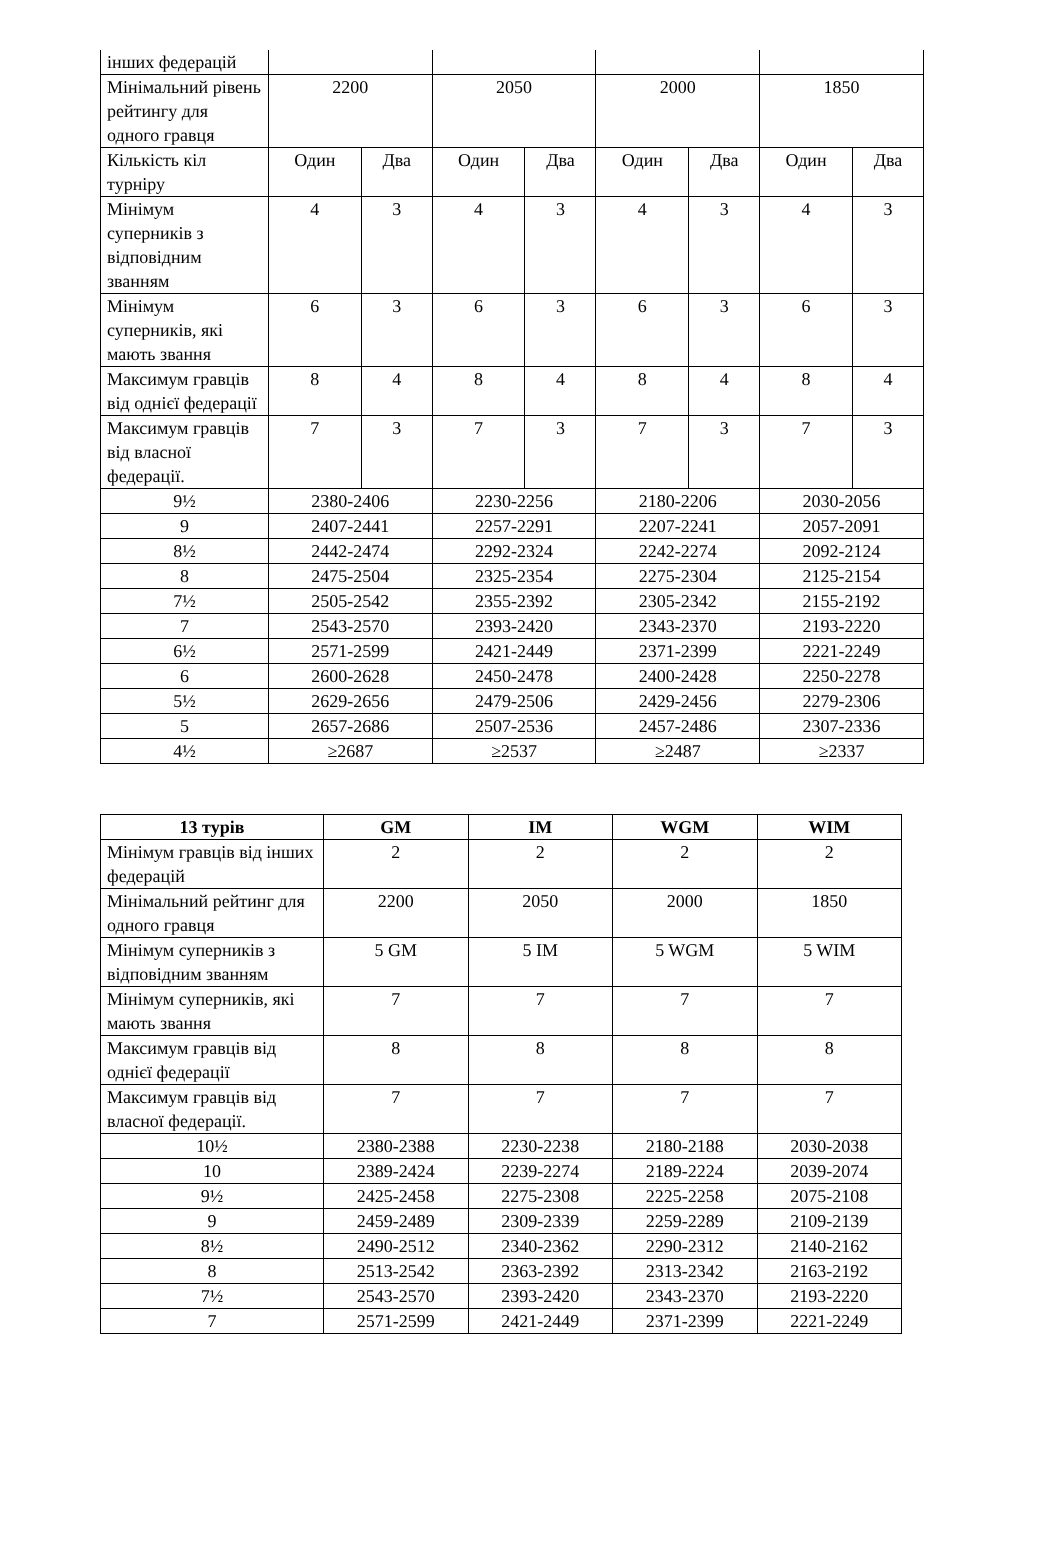| інших федерацій | | | | | | | | |
| Мінімальний рівень рейтингу для одного гравця | 2200 | | 2050 | | 2000 | | 1850 | |
| Кількість кіл турніру | Один | Два | Один | Два | Один | Два | Один | Два |
| Мінімум суперників з відповідним званням | 4 | 3 | 4 | 3 | 4 | 3 | 4 | 3 |
| Мінімум суперників, які мають звання | 6 | 3 | 6 | 3 | 6 | 3 | 6 | 3 |
| Максимум гравців від однієї федерації | 8 | 4 | 8 | 4 | 8 | 4 | 8 | 4 |
| Максимум гравців від власної федерації. | 7 | 3 | 7 | 3 | 7 | 3 | 7 | 3 |
| 9½ | 2380-2406 | | 2230-2256 | | 2180-2206 | | 2030-2056 | |
| 9 | 2407-2441 | | 2257-2291 | | 2207-2241 | | 2057-2091 | |
| 8½ | 2442-2474 | | 2292-2324 | | 2242-2274 | | 2092-2124 | |
| 8 | 2475-2504 | | 2325-2354 | | 2275-2304 | | 2125-2154 | |
| 7½ | 2505-2542 | | 2355-2392 | | 2305-2342 | | 2155-2192 | |
| 7 | 2543-2570 | | 2393-2420 | | 2343-2370 | | 2193-2220 | |
| 6½ | 2571-2599 | | 2421-2449 | | 2371-2399 | | 2221-2249 | |
| 6 | 2600-2628 | | 2450-2478 | | 2400-2428 | | 2250-2278 | |
| 5½ | 2629-2656 | | 2479-2506 | | 2429-2456 | | 2279-2306 | |
| 5 | 2657-2686 | | 2507-2536 | | 2457-2486 | | 2307-2336 | |
| 4½ | ≥2687 | | ≥2537 | | ≥2487 | | ≥2337 | |
| 13 турів | GM | IM | WGM | WIM |
| --- | --- | --- | --- | --- |
| Мінімум гравців від інших федерацій | 2 | 2 | 2 | 2 |
| Мінімальний рейтинг для одного гравця | 2200 | 2050 | 2000 | 1850 |
| Мінімум суперників з відповідним званням | 5 GM | 5 IM | 5 WGM | 5 WIM |
| Мінімум суперників, які мають звання | 7 | 7 | 7 | 7 |
| Максимум гравців від однієї федерації | 8 | 8 | 8 | 8 |
| Максимум гравців від власної федерації. | 7 | 7 | 7 | 7 |
| 10½ | 2380-2388 | 2230-2238 | 2180-2188 | 2030-2038 |
| 10 | 2389-2424 | 2239-2274 | 2189-2224 | 2039-2074 |
| 9½ | 2425-2458 | 2275-2308 | 2225-2258 | 2075-2108 |
| 9 | 2459-2489 | 2309-2339 | 2259-2289 | 2109-2139 |
| 8½ | 2490-2512 | 2340-2362 | 2290-2312 | 2140-2162 |
| 8 | 2513-2542 | 2363-2392 | 2313-2342 | 2163-2192 |
| 7½ | 2543-2570 | 2393-2420 | 2343-2370 | 2193-2220 |
| 7 | 2571-2599 | 2421-2449 | 2371-2399 | 2221-2249 |